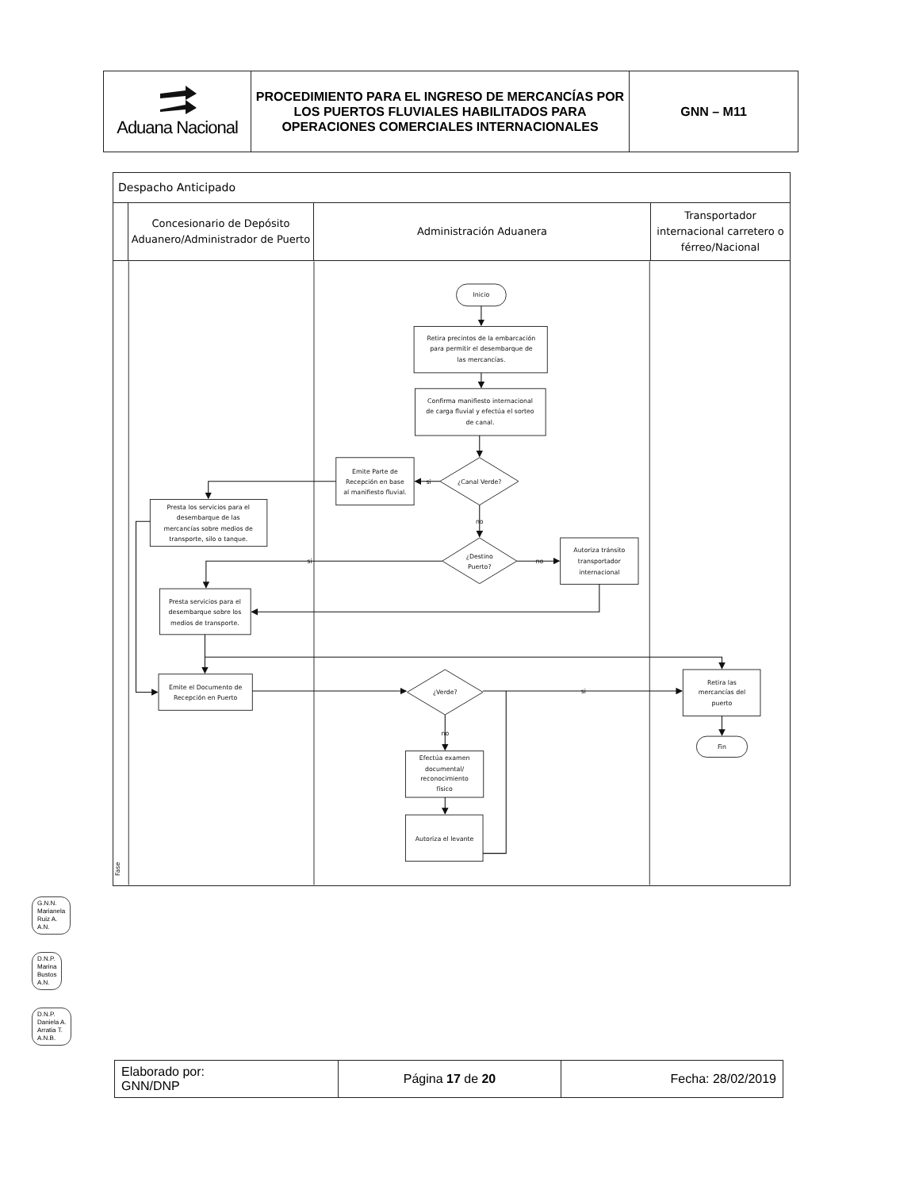Aduana Nacional
PROCEDIMIENTO PARA EL INGRESO DE MERCANCÍAS POR LOS PUERTOS FLUVIALES HABILITADOS PARA OPERACIONES COMERCIALES INTERNACIONALES
GNN – M11
Despacho Anticipado
Concesionario de Depósito Aduanero/Administrador de Puerto
Administración Aduanera Transportador internacional carretero o férreo/Nacional
Inicio
Retira precintos de la embarcación
para permitir el desembarque de
las mercancías.
Confirma manifiesto internacional
de carga fluvial y efectúa el sorteo
de canal.
Emite Parte de
Recepción en base
al manifiesto fluvial.
si
¿Canal Verde?
no
Presta los servicios para el
desembarque de las
mercancías sobre medios de
transporte, silo o tanque.
¿Destino
Puerto?
si
no
Autoriza tránsito
transportador
internacional
Presta servicios para el
desembarque sobre los
medios de transporte.
Emite el Documento de
Recepción en Puerto
¿Verde?
si
no
Retira las
mercancías del
puerto
Fin
Efectúa examen
documental/
reconocimiento
físico
Autoriza el levante
Fase
G.N.N.
Marianela
Ruiz A.
A.N.
D.N.P.
Marina
Bustos
A.N.
D.N.P.
Daniela A.
Arratia T.
A.N.B.
| Elaborado por: GNN/DNP | Página 17 de 20 | Fecha: 28/02/2019 |